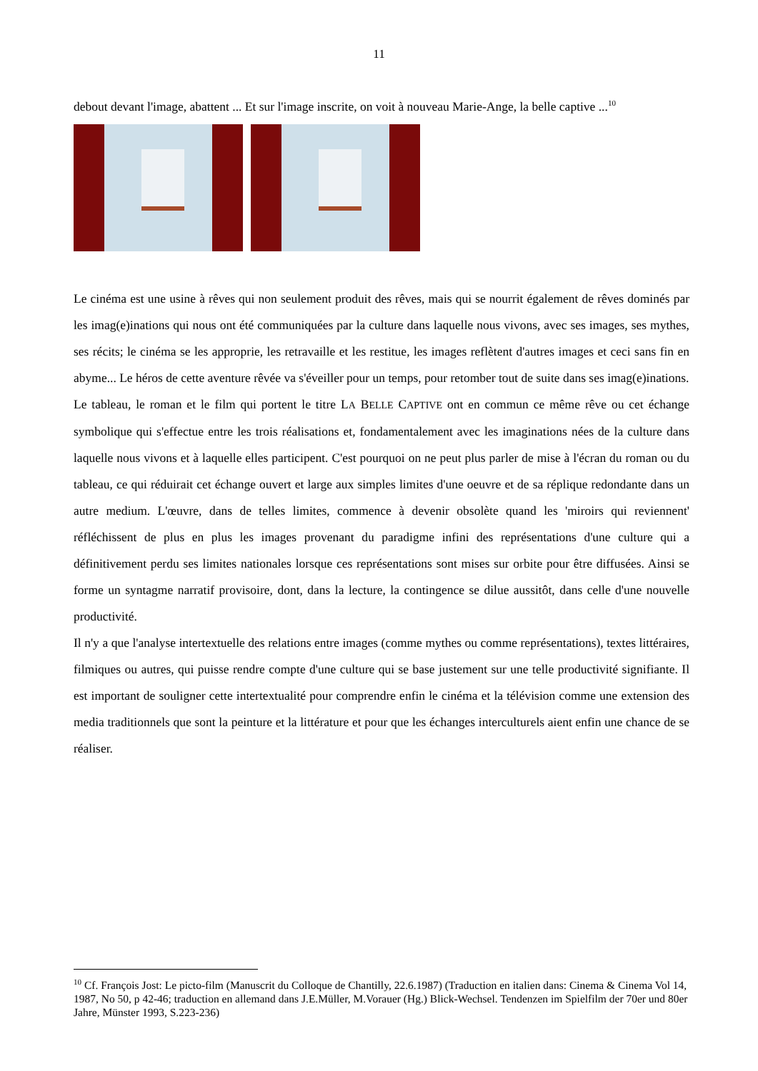11
debout devant l'image, abattent ... Et sur l'image inscrite, on voit à nouveau Marie-Ange, la belle captive ...<sup>10</sup>
Le cinéma est une usine à rêves qui non seulement produit des rêves, mais qui se nourrit également de rêves dominés par les imag(e)inations qui nous ont été communiquées par la culture dans laquelle nous vivons, avec ses images, ses mythes, ses récits; le cinéma se les approprie, les retravaille et les restitue, les images reflètent d'autres images et ceci sans fin en abyme... Le héros de cette aventure rêvée va s'éveiller pour un temps, pour retomber tout de suite dans ses imag(e)inations.
Le tableau, le roman et le film qui portent le titre LA BELLE CAPTIVE ont en commun ce même rêve ou cet échange symbolique qui s'effectue entre les trois réalisations et, fondamentalement avec les imaginations nées de la culture dans laquelle nous vivons et à laquelle elles participent. C'est pourquoi on ne peut plus parler de mise à l'écran du roman ou du tableau, ce qui réduirait cet échange ouvert et large aux simples limites d'une oeuvre et de sa réplique redondante dans un autre medium. L'œuvre, dans de telles limites, commence à devenir obsolète quand les 'miroirs qui reviennent' réfléchissent de plus en plus les images provenant du paradigme infini des représentations d'une culture qui a définitivement perdu ses limites nationales lorsque ces représentations sont mises sur orbite pour être diffusées. Ainsi se forme un syntagme narratif provisoire, dont, dans la lecture, la contingence se dilue aussitôt, dans celle d'une nouvelle productivité.
Il n'y a que l'analyse intertextuelle des relations entre images (comme mythes ou comme représentations), textes littéraires, filmiques ou autres, qui puisse rendre compte d'une culture qui se base justement sur une telle productivité signifiante. Il est important de souligner cette intertextualité pour comprendre enfin le cinéma et la télévision comme une extension des media traditionnels que sont la peinture et la littérature et pour que les échanges interculturels aient enfin une chance de se réaliser.
<sup>10</sup> Cf. François Jost: Le picto-film (Manuscrit du Colloque de Chantilly, 22.6.1987) (Traduction en italien dans: Cinema & Cinema Vol 14, 1987, No 50, p 42-46; traduction en allemand dans J.E.Müller, M.Vorauer (Hg.) Blick-Wechsel. Tendenzen im Spielfilm der 70er und 80er Jahre, Münster 1993, S.223-236)